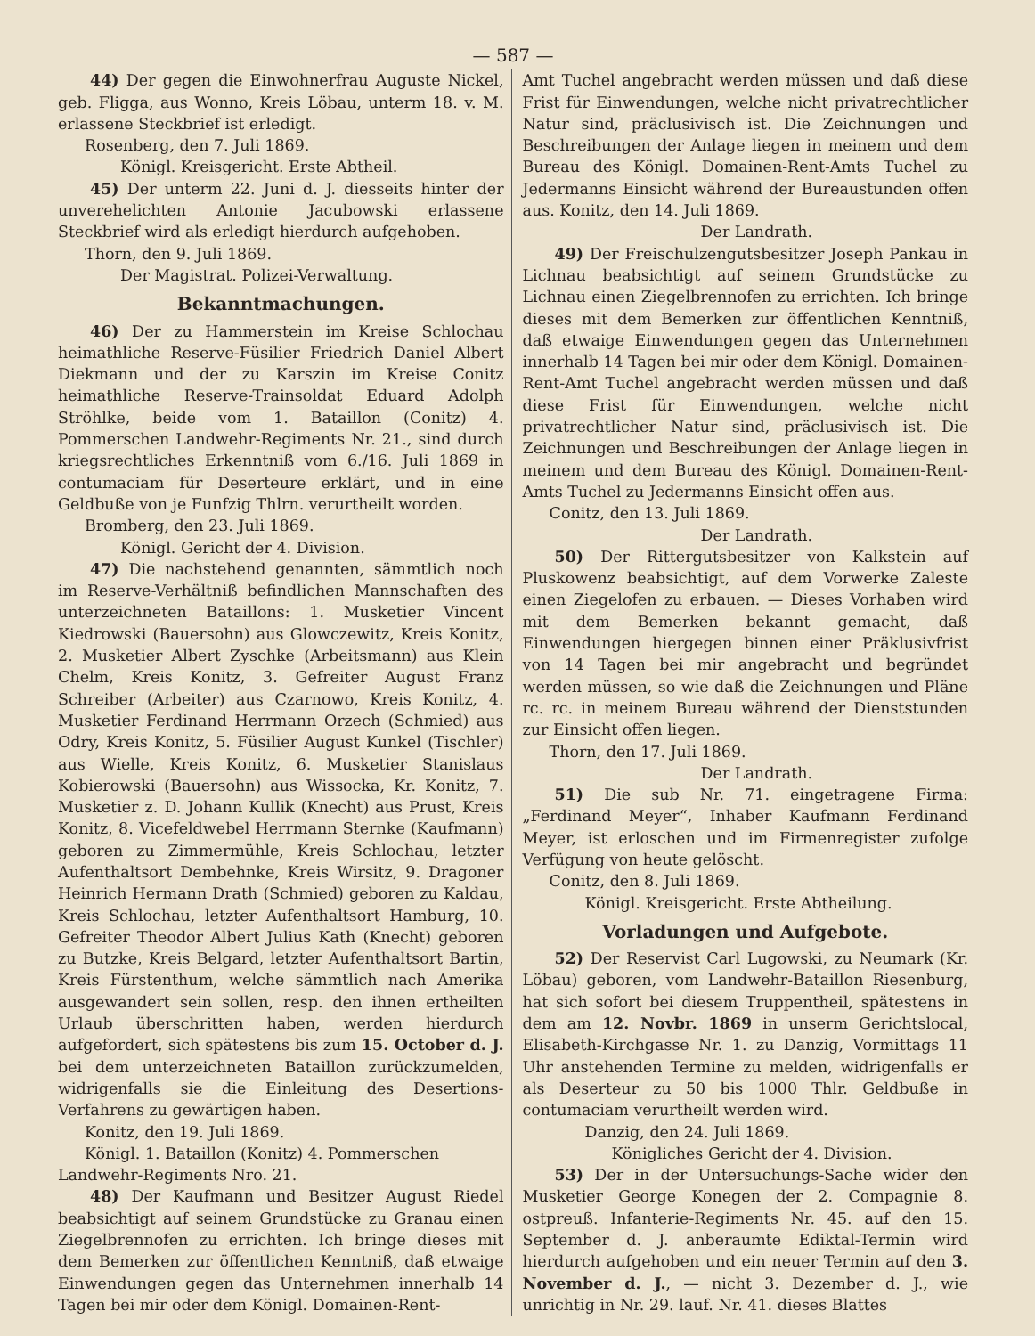— 587 —
44) Der gegen die Einwohnerfrau Auguste Nickel, geb. Fligga, aus Wonno, Kreis Löbau, unterm 18. v. M. erlassene Steckbrief ist erledigt.
Rosenberg, den 7. Juli 1869.
Königl. Kreisgericht. Erste Abtheil.
45) Der unterm 22. Juni d. J. diesseits hinter der unverehelichten Antonie Jacubowski erlassene Steckbrief wird als erledigt hierdurch aufgehoben.
Thorn, den 9. Juli 1869.
Der Magistrat. Polizei-Verwaltung.
Bekanntmachungen.
46) Der zu Hammerstein im Kreise Schlochau heimathliche Reserve-Füsilier Friedrich Daniel Albert Diekmann und der zu Karszin im Kreise Conitz heimathliche Reserve-Trainsoldat Eduard Adolph Ströhlke, beide vom 1. Bataillon (Conitz) 4. Pommerschen Landwehr-Regiments Nr. 21., sind durch kriegsrechtliches Erkenntniß vom 6./16. Juli 1869 in contumaciam für Deserteure erklärt, und in eine Geldbuße von je Funfzig Thlrn. verurtheilt worden.
Bromberg, den 23. Juli 1869.
Königl. Gericht der 4. Division.
47) Die nachstehend genannten, sämmtlich noch im Reserve-Verhältniß befindlichen Mannschaften des unterzeichneten Bataillons: 1. Musketier Vincent Kiedrowski (Bauersohn) aus Glowczewitz, Kreis Konitz, 2. Musketier Albert Zyschke (Arbeitsmann) aus Klein Chelm, Kreis Konitz, 3. Gefreiter August Franz Schreiber (Arbeiter) aus Czarnowo, Kreis Konitz, 4. Musketier Ferdinand Herrmann Orzech (Schmied) aus Odry, Kreis Konitz, 5. Füsilier August Kunkel (Tischler) aus Wielle, Kreis Konitz, 6. Musketier Stanislaus Kobierowski (Bauersohn) aus Wissocka, Kr. Konitz, 7. Musketier z. D. Johann Kullik (Knecht) aus Prust, Kreis Konitz, 8. Vicefeldwebel Herrmann Sternke (Kaufmann) geboren zu Zimmermühle, Kreis Schlochau, letzter Aufenthaltsort Dembehnke, Kreis Wirsitz, 9. Dragoner Heinrich Hermann Drath (Schmied) geboren zu Kaldau, Kreis Schlochau, letzter Aufenthaltsort Hamburg, 10. Gefreiter Theodor Albert Julius Kath (Knecht) geboren zu Butzke, Kreis Belgard, letzter Aufenthaltsort Bartin, Kreis Fürstenthum, welche sämmtlich nach Amerika ausgewandert sein sollen, resp. den ihnen ertheilten Urlaub überschritten haben, werden hierdurch aufgefordert, sich spätestens bis zum 15. October d. J. bei dem unterzeichneten Bataillon zurückzumelden, widrigenfalls sie die Einleitung des Desertions-Verfahrens zu gewärtigen haben.
Konitz, den 19. Juli 1869.
Königl. 1. Bataillon (Konitz) 4. Pommerschen Landwehr-Regiments Nro. 21.
48) Der Kaufmann und Besitzer August Riedel beabsichtigt auf seinem Grundstücke zu Granau einen Ziegelbrennofen zu errichten. Ich bringe dieses mit dem Bemerken zur öffentlichen Kenntniß, daß etwaige Einwendungen gegen das Unternehmen innerhalb 14 Tagen bei mir oder dem Königl. Domainen-Rent-
Amt Tuchel angebracht werden müssen und daß diese Frist für Einwendungen, welche nicht privatrechtlicher Natur sind, präclusivisch ist. Die Zeichnungen und Beschreibungen der Anlage liegen in meinem und dem Bureau des Königl. Domainen-Rent-Amts Tuchel zu Jedermanns Einsicht während der Bureaustunden offen aus. Konitz, den 14. Juli 1869.
Der Landrath.
49) Der Freischulzengutsbesitzer Joseph Pankau in Lichnau beabsichtigt auf seinem Grundstücke zu Lichnau einen Ziegelbrennofen zu errichten. Ich bringe dieses mit dem Bemerken zur öffentlichen Kenntniß, daß etwaige Einwendungen gegen das Unternehmen innerhalb 14 Tagen bei mir oder dem Königl. Domainen-Rent-Amt Tuchel angebracht werden müssen und daß diese Frist für Einwendungen, welche nicht privatrechtlicher Natur sind, präclusivisch ist. Die Zeichnungen und Beschreibungen der Anlage liegen in meinem und dem Bureau des Königl. Domainen-Rent-Amts Tuchel zu Jedermanns Einsicht offen aus.
Conitz, den 13. Juli 1869.
Der Landrath.
50) Der Rittergutsbesitzer von Kalkstein auf Pluskowenz beabsichtigt, auf dem Vorwerke Zaleste einen Ziegelofen zu erbauen. — Dieses Vorhaben wird mit dem Bemerken bekannt gemacht, daß Einwendungen hiergegen binnen einer Präklusivfrist von 14 Tagen bei mir angebracht und begründet werden müssen, so wie daß die Zeichnungen und Pläne rc. rc. in meinem Bureau während der Dienststunden zur Einsicht offen liegen.
Thorn, den 17. Juli 1869.
Der Landrath.
51) Die sub Nr. 71. eingetragene Firma: „Ferdinand Meyer“, Inhaber Kaufmann Ferdinand Meyer, ist erloschen und im Firmenregister zufolge Verfügung von heute gelöscht.
Conitz, den 8. Juli 1869.
Königl. Kreisgericht. Erste Abtheilung.
Vorladungen und Aufgebote.
52) Der Reservist Carl Lugowski, zu Neumark (Kr. Löbau) geboren, vom Landwehr-Bataillon Riesenburg, hat sich sofort bei diesem Truppentheil, spätestens in dem am 12. Novbr. 1869 in unserm Gerichtslocal, Elisabeth-Kirchgasse Nr. 1. zu Danzig, Vormittags 11 Uhr anstehenden Termine zu melden, widrigenfalls er als Deserteur zu 50 bis 1000 Thlr. Geldbuße in contumaciam verurtheilt werden wird.
Danzig, den 24. Juli 1869.
Königliches Gericht der 4. Division.
53) Der in der Untersuchungs-Sache wider den Musketier George Konegen der 2. Compagnie 8. ostpreuß. Infanterie-Regiments Nr. 45. auf den 15. September d. J. anberaumte Ediktal-Termin wird hierdurch aufgehoben und ein neuer Termin auf den 3. November d. J., — nicht 3. Dezember d. J., wie unrichtig in Nr. 29. lauf. Nr. 41. dieses Blattes